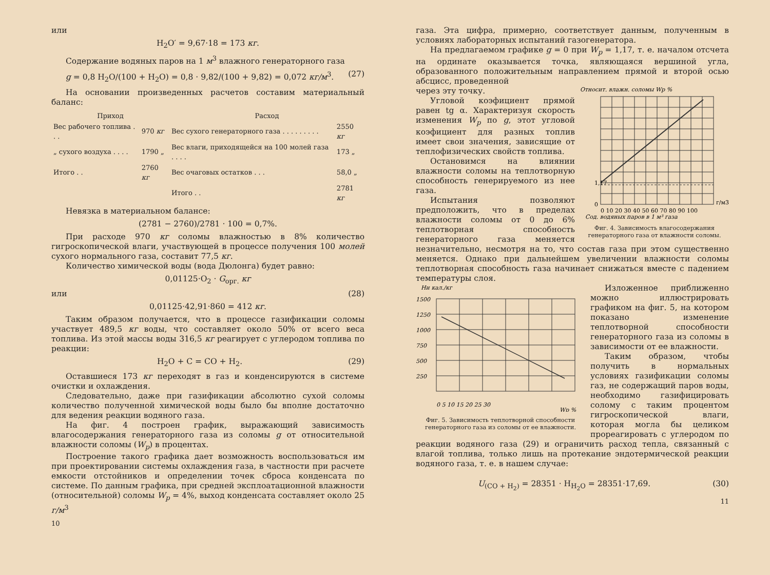или
H<sub>2</sub>O′ = 9,67·18 = 173 кг.
Содержание водяных паров на 1 м<sup>3</sup> влажного генераторного газа
g = 0,8 H<sub>2</sub>O/(100 + H<sub>2</sub>O) = 0,8 · 9,82/(100 + 9,82) = 0,072 кг/м<sup>3</sup>. (27)
На основании произведенных расчетов составим материальный баланс:
| Приход | | Расход | |
| --- | --- | --- | --- |
| Вес рабочего топлива . . . | 970 кг | Вес сухого генераторного газа . . . . . . . . . | 2550 кг |
| „ сухого воздуха . . . . | 1790 „ | Вес влаги, приходящейся на 100 молей газа . . . . | 173 „ |
| Итого . . | 2760 кг | Вес очаговых остатков . . . | 58,0 „ |
| | | Итого . . | 2781 кг |
Невязка в материальном балансе:
(2781 − 2760)/2781 · 100 = 0,7%.
При расходе 970 кг соломы влажностью в 8% количество гигроскопической влаги, участвующей в процессе получения 100 молей сухого нормального газа, составит 77,5 кг.
Количество химической воды (вода Дюлонга) будет равно:
0,01125·O<sub>2</sub> · G<sub>орг.</sub> кг
или (28)
0,01125·42,91·860 = 412 кг.
Таким образом получается, что в процессе газификации соломы участвует 489,5 кг воды, что составляет около 50% от всего веса топлива. Из этой массы воды 316,5 кг реагирует с углеродом топлива по реакции:
H<sub>2</sub>O + C = CO + H<sub>2</sub>. (29)
Оставшиеся 173 кг переходят в газ и конденсируются в системе очистки и охлаждения.
Следовательно, даже при газификации абсолютно сухой соломы количество полученной химической воды было бы вполне достаточно для ведения реакции водяного газа.
На фиг. 4 построен график, выражающий зависимость влагосодержания генераторного газа из соломы g от относительной влажности соломы (W<sub>p</sub>) в процентах.
Построение такого графика дает возможность воспользоваться им при проектировании системы охлаждения газа, в частности при расчете емкости отстойников и определении точек сброса конденсата по системе. По данным графика, при средней эксплоатационной влажности (относительной) соломы W<sub>p</sub> = 4%, выход конденсата составляет около 25 г/м<sup>3</sup>
10
газа. Эта цифра, примерно, соответствует данным, полученным в условиях лабораторных испытаний газогенератора.
На предлагаемом графике g = 0 при W<sub>p</sub> = 1,17, т. е. началом отсчета на ординате оказывается точка, являющаяся вершиной угла, образованного положительным направлением прямой и второй осью абсцисс, проведенной
Относит. влажн. соломы Wp %
0
1,17
г/м3
0 10 20 30 40 50 60 70 80 90 100
Сод. водяных паров в 1 м³ газа
Фиг. 4. Зависимость влагосодержания генераторного газа от влажности соломы.
через эту точку.
Угловой коэфициент прямой равен tg α. Характеризуя скорость изменения W<sub>p</sub> по g, этот угловой коэфициент для разных топлив имеет свои значения, зависящие от теплофизических свойств топлива.
Остановимся на влиянии влажности соломы на теплотворную способность генерируемого из нее газа.
Испытания позволяют предположить, что в пределах влажности соломы от 0 до 6% теплотворная способность генераторного газа меняется незначительно, несмотря на то, что состав газа при этом существенно меняется. Однако при дальнейшем увеличении влажности соломы теплотворная способность газа начинает снижаться вместе с падением температуры слоя.
Hи кал./кг
1500
1250
1000
750
500
250
0 5 10 15 20 25 30
Wp %
Фиг. 5. Зависимость теплотворной способности генераторного газа из соломы от ее влажности.
Изложенное приближенно можно иллюстрировать графиком на фиг. 5, на котором показано изменение теплотворной способности генераторного газа из соломы в зависимости от ее влажности.
Таким образом, чтобы получить в нормальных условиях газификации соломы газ, не содержащий паров воды, необходимо газифицировать солому с таким процентом гигроскопической влаги, которая могла бы целиком прореагировать с углеродом по реакции водяного газа (29) и ограничить расход тепла, связанный с влагой топлива, только лишь на протекание эндотермической реакции водяного газа, т. е. в нашем случае:
U<sub>(CO + H<sub>2</sub>)</sub> = 28351 · H<sub>H<sub>2</sub>O</sub> = 28351·17,69. (30)
11